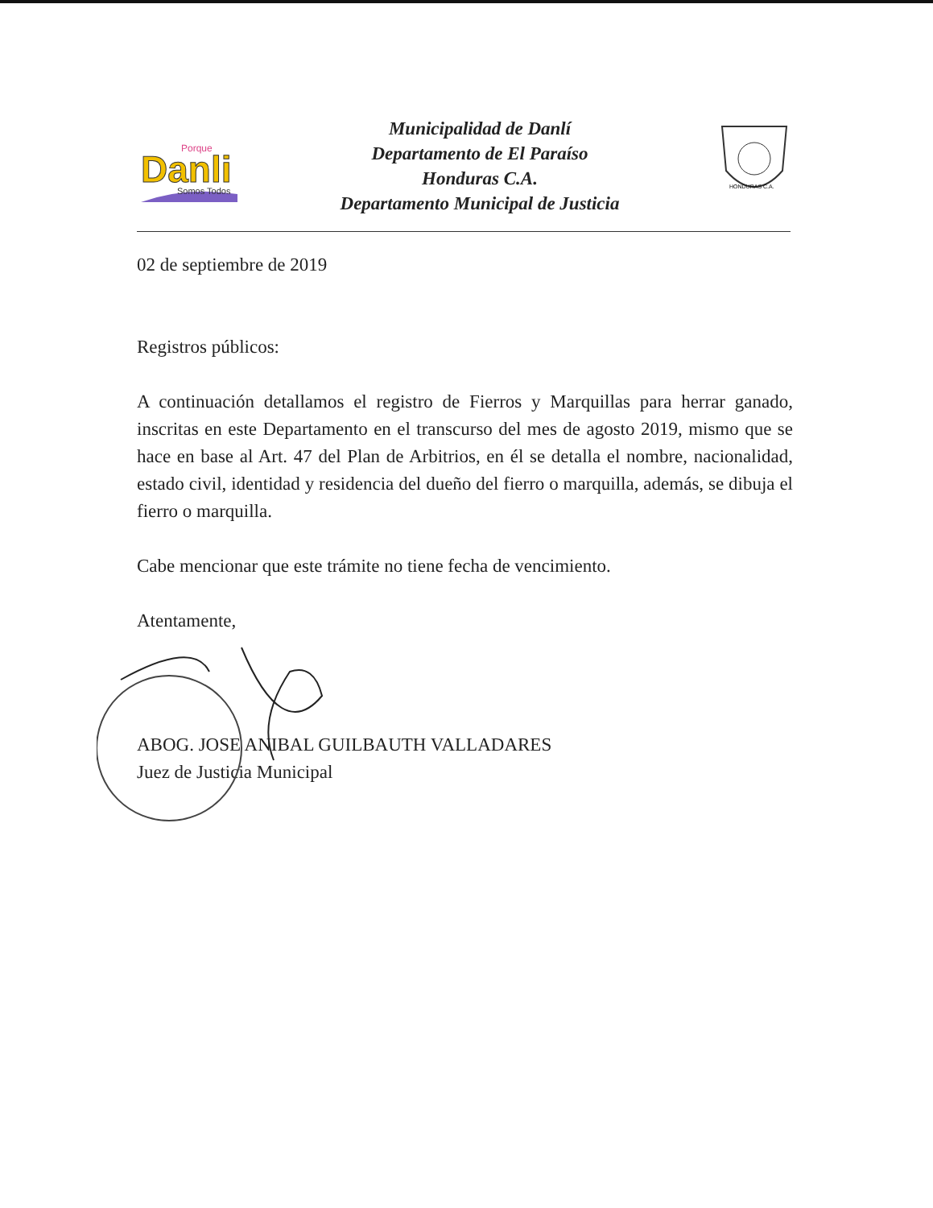Danli
Porque
Somos Todos
Municipalidad de Danlí
Departamento de El Paraíso
Honduras C.A.
Departamento Municipal de Justicia
HONDURAS C.A.
02 de septiembre de 2019
Registros públicos:
A continuación detallamos el registro de Fierros y Marquillas para herrar ganado, inscritas en este Departamento en el transcurso del mes de agosto 2019, mismo que se hace en base al Art. 47 del Plan de Arbitrios, en él se detalla el nombre, nacionalidad, estado civil, identidad y residencia del dueño del fierro o marquilla, además, se dibuja el fierro o marquilla.
Cabe mencionar que este trámite no tiene fecha de vencimiento.
Atentamente,
ABOG. JOSE ANIBAL GUILBAUTH VALLADARES
Juez de Justicia Municipal